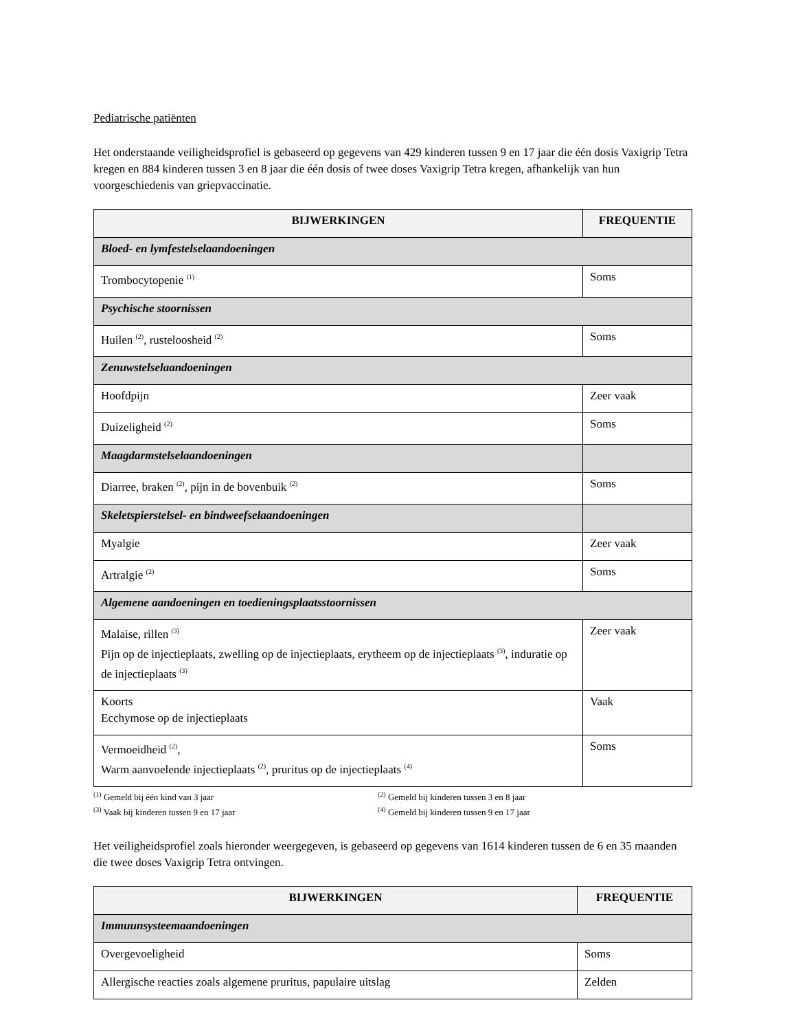Pediatrische patiënten
Het onderstaande veiligheidsprofiel is gebaseerd op gegevens van 429 kinderen tussen 9 en 17 jaar die één dosis Vaxigrip Tetra kregen en 884 kinderen tussen 3 en 8 jaar die één dosis of twee doses Vaxigrip Tetra kregen, afhankelijk van hun voorgeschiedenis van griepvaccinatie.
| BIJWERKINGEN | FREQUENTIE |
| --- | --- |
| Bloed- en lymfestelselaandoeningen | |
| Trombocytopenie <sup>(1)</sup> | Soms |
| Psychische stoornissen | |
| Huilen <sup>(2)</sup>, rusteloosheid <sup>(2)</sup> | Soms |
| Zenuwstelselaandoeningen | |
| Hoofdpijn | Zeer vaak |
| Duizeligheid <sup>(2)</sup> | Soms |
| Maagdarmstelselaandoeningen | |
| Diarree, braken <sup>(2)</sup>, pijn in de bovenbuik <sup>(2)</sup> | Soms |
| Skeletspierstelsel- en bindweefselaandoeningen | |
| Myalgie | Zeer vaak |
| Artralgie <sup>(2)</sup> | Soms |
| Algemene aandoeningen en toedieningsplaatsstoornissen | |
| Malaise, rillen <sup>(3)</sup> Pijn op de injectieplaats, zwelling op de injectieplaats, erytheem op de injectieplaats <sup>(3)</sup>, induratie op de injectieplaats <sup>(3)</sup> | Zeer vaak |
| Koorts Ecchymose op de injectieplaats | Vaak |
| Vermoeidheid <sup>(2)</sup>, Warm aanvoelende injectieplaats <sup>(2)</sup>, pruritus op de injectieplaats <sup>(4)</sup> | Soms |
<sup>(1)</sup> Gemeld bij één kind van 3 jaar
<sup>(2)</sup> Gemeld bij kinderen tussen 3 en 8 jaar
<sup>(3)</sup> Vaak bij kinderen tussen 9 en 17 jaar
<sup>(4)</sup> Gemeld bij kinderen tussen 9 en 17 jaar
Het veiligheidsprofiel zoals hieronder weergegeven, is gebaseerd op gegevens van 1614 kinderen tussen de 6 en 35 maanden die twee doses Vaxigrip Tetra ontvingen.
| BIJWERKINGEN | FREQUENTIE |
| --- | --- |
| Immuunsysteemaandoeningen | |
| Overgevoeligheid | Soms |
| Allergische reacties zoals algemene pruritus, papulaire uitslag | Zelden |